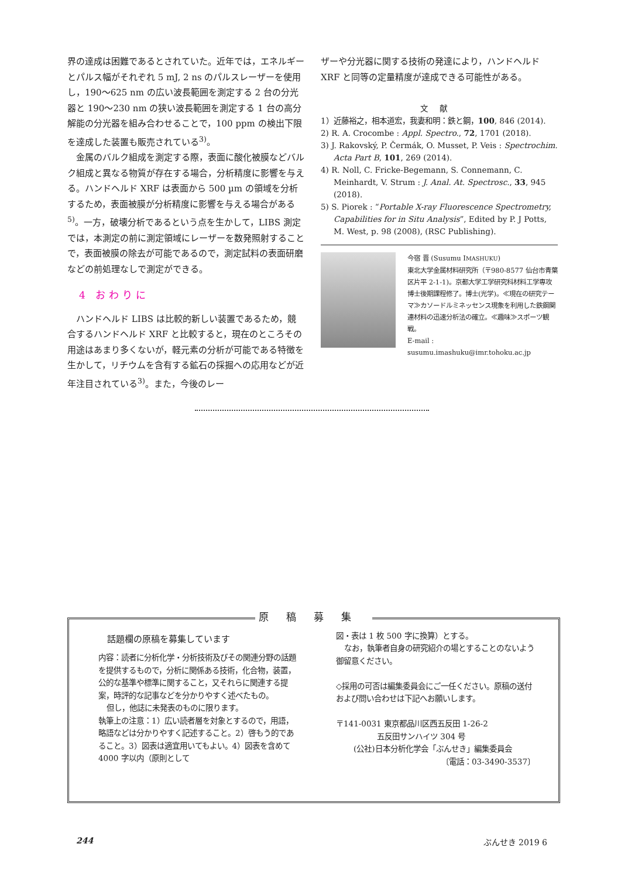界の達成は困難であるとされていた。近年では，エネルギーとパルス幅がそれぞれ 5 mJ, 2 ns のパルスレーザーを使用し，190〜625 nm の広い波長範囲を測定する 2 台の分光器と 190〜230 nm の狭い波長範囲を測定する 1 台の高分解能の分光器を組み合わせることで，100 ppm の検出下限を達成した装置も販売されている<sup>3)</sup>。
金属のバルク組成を測定する際，表面に酸化被膜などバルク組成と異なる物質が存在する場合，分析精度に影響を与える。ハンドヘルド XRF は表面から 500 µm の領域を分析するため，表面被膜が分析精度に影響を与える場合がある<sup>5)</sup>。一方，破壊分析であるという点を生かして，LIBS 測定では，本測定の前に測定領域にレーザーを数発照射することで，表面被膜の除去が可能であるので，測定試料の表面研磨などの前処理なしで測定ができる。
4 おわりに
ハンドヘルド LIBS は比較的新しい装置であるため，競合するハンドヘルド XRF と比較すると，現在のところその用途はあまり多くないが，軽元素の分析が可能である特徴を生かして，リチウムを含有する鉱石の採掘への応用などが近年注目されている<sup>3)</sup>。また，今後のレー
ザーや分光器に関する技術の発達により，ハンドヘルド XRF と同等の定量精度が達成できる可能性がある。
文献
1）近藤裕之，相本道宏，我妻和明：鉄と鋼，100, 846 (2014).
2) R. A. Crocombe : Appl. Spectro., 72, 1701 (2018).
3) J. Rakovský, P. Čermák, O. Musset, P. Veis : Spectrochim. Acta Part B, 101, 269 (2014).
4) R. Noll, C. Fricke-Begemann, S. Connemann, C. Meinhardt, V. Strum : J. Anal. At. Spectrosc., 33, 945 (2018).
5) S. Piorek : “Portable X-ray Fluorescence Spectrometry, Capabilities for in Situ Analysis”, Edited by P. J Potts, M. West, p. 98 (2008), (RSC Publishing).
今宿 晋 (Susumu IMASHUKU)
東北大学金属材料研究所（〒980-8577 仙台市青葉区片平 2-1-1)。京都大学工学研究科材料工学専攻博士後期課程修了。博士(光学)。≪現在の研究テーマ≫カソードルミネッセンス現象を利用した鉄鋼関連材料の迅速分析法の確立。≪趣味≫スポーツ観戦。
E-mail : susumu.imashuku@imr.tohoku.ac.jp
原稿募集
話題欄の原稿を募集しています
内容：読者に分析化学・分析技術及びその関連分野の話題を提供するもので，分析に関係ある技術，化合物，装置，公的な基準や標準に関すること，又それらに関連する提案，時評的な記事などを分かりやすく述べたもの。
但し，他誌に未発表のものに限ります。
執筆上の注意：1）広い読者層を対象とするので，用語，略語などは分かりやすく記述すること。2）啓もう的であること。3）図表は適宜用いてもよい。4）図表を含めて 4000 字以内（原則として
図・表は 1 枚 500 字に換算）とする。
なお，執筆者自身の研究紹介の場とすることのないよう御留意ください。
◇採用の可否は編集委員会にご一任ください。原稿の送付および問い合わせは下記へお願いします。
〒141-0031 東京都品川区西五反田 1-26-2
五反田サンハイツ 304 号
(公社)日本分析化学会「ぶんせき」編集委員会
〔電話：03-3490-3537〕
244 ぶんせき 2019 6